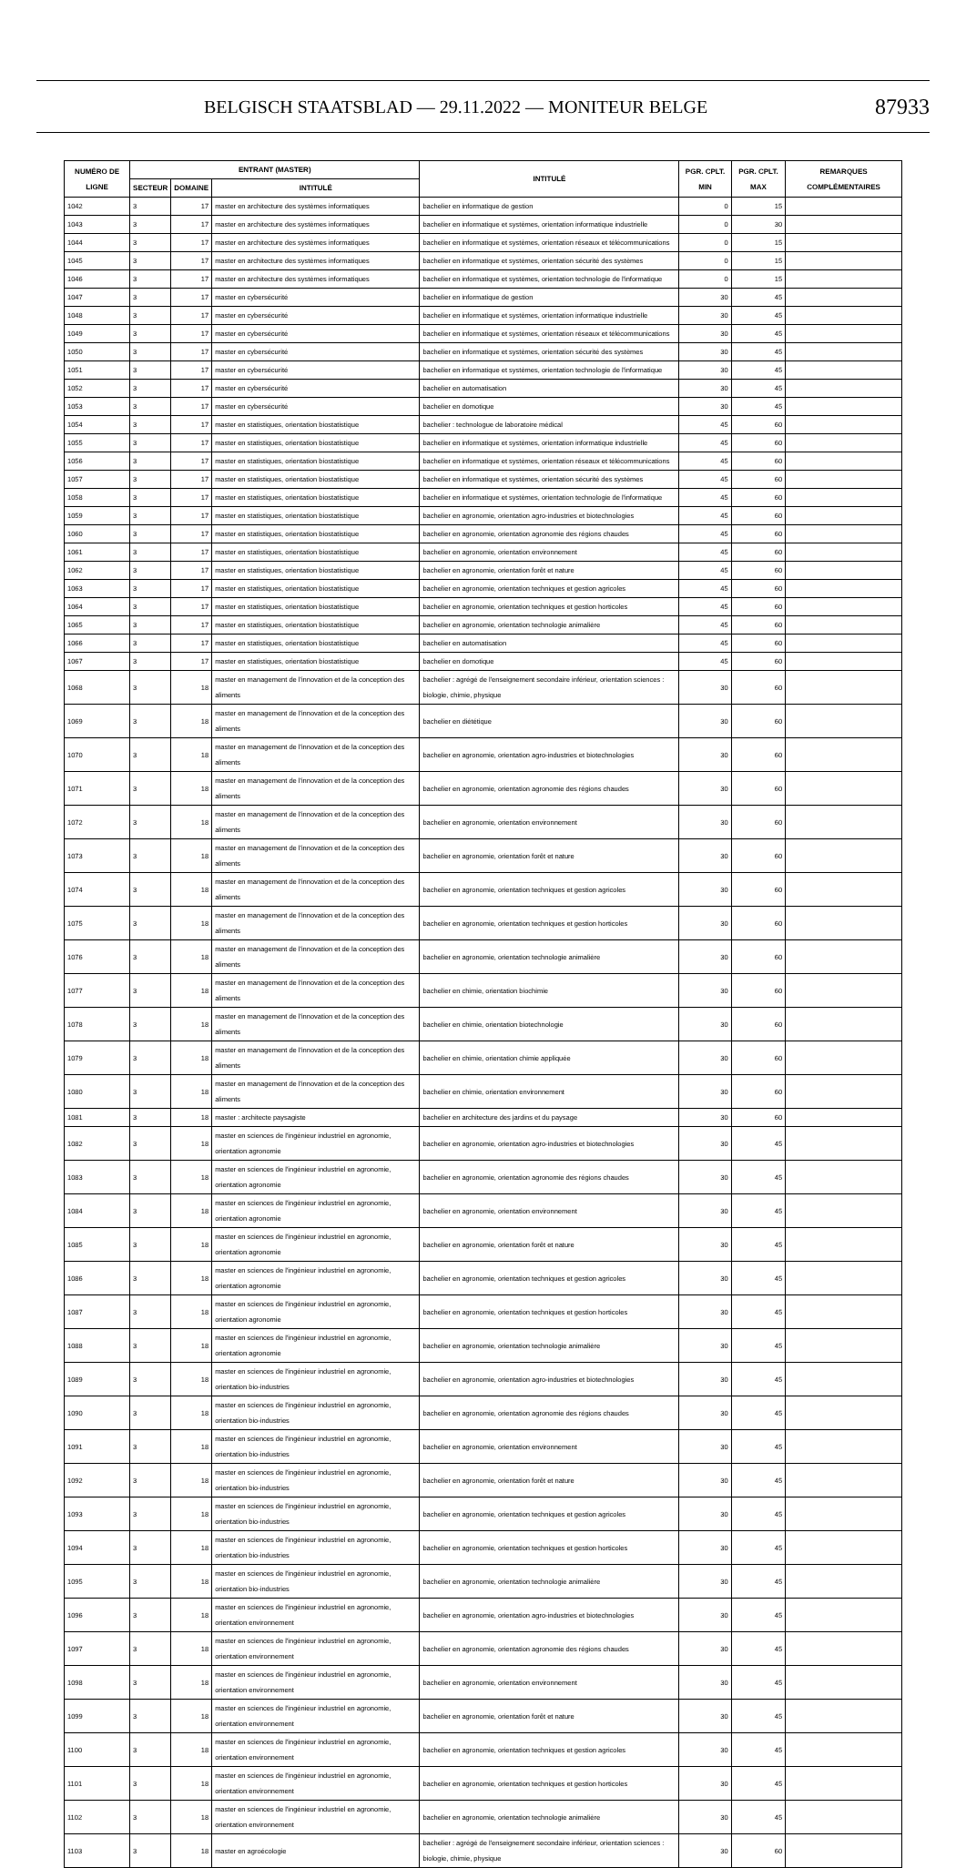BELGISCH STAATSBLAD — 29.11.2022 — MONITEUR BELGE 87933
| NUMÉRO DE LIGNE | ENTRANT (MASTER) | | | INTITULÉ | PGR. CPLT. MIN | PGR. CPLT. MAX | REMARQUES COMPLÉMENTAIRES |
| --- | --- | --- | --- | --- | --- | --- | --- |
| | SECTEUR | DOMAINE | INTITULÉ | | | | |
| 1042 | 3 | 17 | master en architecture des systèmes informatiques | bachelier en informatique de gestion | 0 | 15 | |
| 1043 | 3 | 17 | master en architecture des systèmes informatiques | bachelier en informatique et systèmes, orientation informatique industrielle | 0 | 30 | |
| 1044 | 3 | 17 | master en architecture des systèmes informatiques | bachelier en informatique et systèmes, orientation réseaux et télécommunications | 0 | 15 | |
| 1045 | 3 | 17 | master en architecture des systèmes informatiques | bachelier en informatique et systèmes, orientation sécurité des systèmes | 0 | 15 | |
| 1046 | 3 | 17 | master en architecture des systèmes informatiques | bachelier en informatique et systèmes, orientation technologie de l'informatique | 0 | 15 | |
| 1047 | 3 | 17 | master en cybersécurité | bachelier en informatique de gestion | 30 | 45 | |
| 1048 | 3 | 17 | master en cybersécurité | bachelier en informatique et systèmes, orientation informatique industrielle | 30 | 45 | |
| 1049 | 3 | 17 | master en cybersécurité | bachelier en informatique et systèmes, orientation réseaux et télécommunications | 30 | 45 | |
| 1050 | 3 | 17 | master en cybersécurité | bachelier en informatique et systèmes, orientation sécurité des systèmes | 30 | 45 | |
| 1051 | 3 | 17 | master en cybersécurité | bachelier en informatique et systèmes, orientation technologie de l'informatique | 30 | 45 | |
| 1052 | 3 | 17 | master en cybersécurité | bachelier en automatisation | 30 | 45 | |
| 1053 | 3 | 17 | master en cybersécurité | bachelier en domotique | 30 | 45 | |
| 1054 | 3 | 17 | master en statistiques, orientation biostatistique | bachelier : technologue de laboratoire médical | 45 | 60 | |
| 1055 | 3 | 17 | master en statistiques, orientation biostatistique | bachelier en informatique et systèmes, orientation informatique industrielle | 45 | 60 | |
| 1056 | 3 | 17 | master en statistiques, orientation biostatistique | bachelier en informatique et systèmes, orientation réseaux et télécommunications | 45 | 60 | |
| 1057 | 3 | 17 | master en statistiques, orientation biostatistique | bachelier en informatique et systèmes, orientation sécurité des systèmes | 45 | 60 | |
| 1058 | 3 | 17 | master en statistiques, orientation biostatistique | bachelier en informatique et systèmes, orientation technologie de l'informatique | 45 | 60 | |
| 1059 | 3 | 17 | master en statistiques, orientation biostatistique | bachelier en agronomie, orientation agro-industries et biotechnologies | 45 | 60 | |
| 1060 | 3 | 17 | master en statistiques, orientation biostatistique | bachelier en agronomie, orientation agronomie des régions chaudes | 45 | 60 | |
| 1061 | 3 | 17 | master en statistiques, orientation biostatistique | bachelier en agronomie, orientation environnement | 45 | 60 | |
| 1062 | 3 | 17 | master en statistiques, orientation biostatistique | bachelier en agronomie, orientation forêt et nature | 45 | 60 | |
| 1063 | 3 | 17 | master en statistiques, orientation biostatistique | bachelier en agronomie, orientation techniques et gestion agricoles | 45 | 60 | |
| 1064 | 3 | 17 | master en statistiques, orientation biostatistique | bachelier en agronomie, orientation techniques et gestion horticoles | 45 | 60 | |
| 1065 | 3 | 17 | master en statistiques, orientation biostatistique | bachelier en agronomie, orientation technologie animalière | 45 | 60 | |
| 1066 | 3 | 17 | master en statistiques, orientation biostatistique | bachelier en automatisation | 45 | 60 | |
| 1067 | 3 | 17 | master en statistiques, orientation biostatistique | bachelier en domotique | 45 | 60 | |
| 1068 | 3 | 18 | master en management de l'innovation et de la conception des aliments | bachelier : agrégé de l'enseignement secondaire inférieur, orientation sciences : biologie, chimie, physique | 30 | 60 | |
| 1069 | 3 | 18 | master en management de l'innovation et de la conception des aliments | bachelier en diététique | 30 | 60 | |
| 1070 | 3 | 18 | master en management de l'innovation et de la conception des aliments | bachelier en agronomie, orientation agro-industries et biotechnologies | 30 | 60 | |
| 1071 | 3 | 18 | master en management de l'innovation et de la conception des aliments | bachelier en agronomie, orientation agronomie des régions chaudes | 30 | 60 | |
| 1072 | 3 | 18 | master en management de l'innovation et de la conception des aliments | bachelier en agronomie, orientation environnement | 30 | 60 | |
| 1073 | 3 | 18 | master en management de l'innovation et de la conception des aliments | bachelier en agronomie, orientation forêt et nature | 30 | 60 | |
| 1074 | 3 | 18 | master en management de l'innovation et de la conception des aliments | bachelier en agronomie, orientation techniques et gestion agricoles | 30 | 60 | |
| 1075 | 3 | 18 | master en management de l'innovation et de la conception des aliments | bachelier en agronomie, orientation techniques et gestion horticoles | 30 | 60 | |
| 1076 | 3 | 18 | master en management de l'innovation et de la conception des aliments | bachelier en agronomie, orientation technologie animalière | 30 | 60 | |
| 1077 | 3 | 18 | master en management de l'innovation et de la conception des aliments | bachelier en chimie, orientation biochimie | 30 | 60 | |
| 1078 | 3 | 18 | master en management de l'innovation et de la conception des aliments | bachelier en chimie, orientation biotechnologie | 30 | 60 | |
| 1079 | 3 | 18 | master en management de l'innovation et de la conception des aliments | bachelier en chimie, orientation chimie appliquée | 30 | 60 | |
| 1080 | 3 | 18 | master en management de l'innovation et de la conception des aliments | bachelier en chimie, orientation environnement | 30 | 60 | |
| 1081 | 3 | 18 | master : architecte paysagiste | bachelier en architecture des jardins et du paysage | 30 | 60 | |
| 1082 | 3 | 18 | master en sciences de l'ingénieur industriel en agronomie, orientation agronomie | bachelier en agronomie, orientation agro-industries et biotechnologies | 30 | 45 | |
| 1083 | 3 | 18 | master en sciences de l'ingénieur industriel en agronomie, orientation agronomie | bachelier en agronomie, orientation agronomie des régions chaudes | 30 | 45 | |
| 1084 | 3 | 18 | master en sciences de l'ingénieur industriel en agronomie, orientation agronomie | bachelier en agronomie, orientation environnement | 30 | 45 | |
| 1085 | 3 | 18 | master en sciences de l'ingénieur industriel en agronomie, orientation agronomie | bachelier en agronomie, orientation forêt et nature | 30 | 45 | |
| 1086 | 3 | 18 | master en sciences de l'ingénieur industriel en agronomie, orientation agronomie | bachelier en agronomie, orientation techniques et gestion agricoles | 30 | 45 | |
| 1087 | 3 | 18 | master en sciences de l'ingénieur industriel en agronomie, orientation agronomie | bachelier en agronomie, orientation techniques et gestion horticoles | 30 | 45 | |
| 1088 | 3 | 18 | master en sciences de l'ingénieur industriel en agronomie, orientation agronomie | bachelier en agronomie, orientation technologie animalière | 30 | 45 | |
| 1089 | 3 | 18 | master en sciences de l'ingénieur industriel en agronomie, orientation bio-industries | bachelier en agronomie, orientation agro-industries et biotechnologies | 30 | 45 | |
| 1090 | 3 | 18 | master en sciences de l'ingénieur industriel en agronomie, orientation bio-industries | bachelier en agronomie, orientation agronomie des régions chaudes | 30 | 45 | |
| 1091 | 3 | 18 | master en sciences de l'ingénieur industriel en agronomie, orientation bio-industries | bachelier en agronomie, orientation environnement | 30 | 45 | |
| 1092 | 3 | 18 | master en sciences de l'ingénieur industriel en agronomie, orientation bio-industries | bachelier en agronomie, orientation forêt et nature | 30 | 45 | |
| 1093 | 3 | 18 | master en sciences de l'ingénieur industriel en agronomie, orientation bio-industries | bachelier en agronomie, orientation techniques et gestion agricoles | 30 | 45 | |
| 1094 | 3 | 18 | master en sciences de l'ingénieur industriel en agronomie, orientation bio-industries | bachelier en agronomie, orientation techniques et gestion horticoles | 30 | 45 | |
| 1095 | 3 | 18 | master en sciences de l'ingénieur industriel en agronomie, orientation bio-industries | bachelier en agronomie, orientation technologie animalière | 30 | 45 | |
| 1096 | 3 | 18 | master en sciences de l'ingénieur industriel en agronomie, orientation environnement | bachelier en agronomie, orientation agro-industries et biotechnologies | 30 | 45 | |
| 1097 | 3 | 18 | master en sciences de l'ingénieur industriel en agronomie, orientation environnement | bachelier en agronomie, orientation agronomie des régions chaudes | 30 | 45 | |
| 1098 | 3 | 18 | master en sciences de l'ingénieur industriel en agronomie, orientation environnement | bachelier en agronomie, orientation environnement | 30 | 45 | |
| 1099 | 3 | 18 | master en sciences de l'ingénieur industriel en agronomie, orientation environnement | bachelier en agronomie, orientation forêt et nature | 30 | 45 | |
| 1100 | 3 | 18 | master en sciences de l'ingénieur industriel en agronomie, orientation environnement | bachelier en agronomie, orientation techniques et gestion agricoles | 30 | 45 | |
| 1101 | 3 | 18 | master en sciences de l'ingénieur industriel en agronomie, orientation environnement | bachelier en agronomie, orientation techniques et gestion horticoles | 30 | 45 | |
| 1102 | 3 | 18 | master en sciences de l'ingénieur industriel en agronomie, orientation environnement | bachelier en agronomie, orientation technologie animalière | 30 | 45 | |
| 1103 | 3 | 18 | master en agroécologie | bachelier : agrégé de l'enseignement secondaire inférieur, orientation sciences : biologie, chimie, physique | 30 | 60 | |